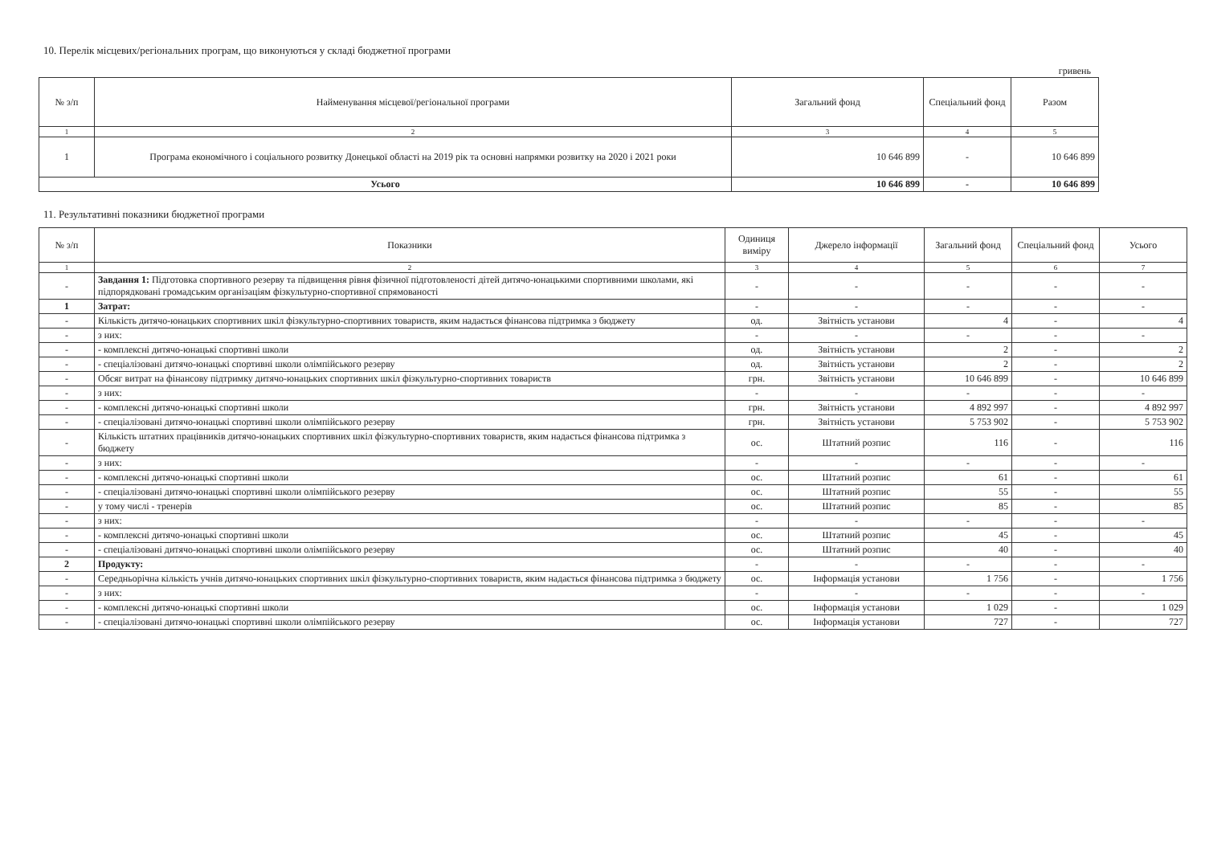10. Перелік місцевих/регіональних програм, що виконуються у складі бюджетної програми
гривень
| № з/п | Найменування місцевої/регіональної програми | Загальний фонд | Спеціальний фонд | Разом |
| --- | --- | --- | --- | --- |
| 1 | 2 | 3 | 4 | 5 |
| 1 | Програма економічного і соціального розвитку Донецької області на 2019 рік та основні напрямки розвитку на 2020 і 2021 роки | 10 646 899 | - | 10 646 899 |
| Усього | | 10 646 899 | - | 10 646 899 |
11. Результативні показники бюджетної програми
| № з/п | Показники | Одиниця виміру | Джерело інформації | Загальний фонд | Спеціальний фонд | Усього |
| --- | --- | --- | --- | --- | --- | --- |
| 1 | 2 | 3 | 4 | 5 | 6 | 7 |
| - | Завдання 1: Підготовка спортивного резерву та підвищення рівня фізичної підготовленості дітей дитячо-юнацькими спортивними школами, які підпорядковані громадським організаціям фізкультурно-спортивної спрямованості | - | - | - | - | - |
| 1 | Затрат: | - | - | - | - | - |
| - | Кількість дитячо-юнацьких спортивних шкіл фізкультурно-спортивних товариств, яким надається фінансова підтримка з бюджету | од. | Звітність установи | 4 | - | 4 |
| - | з них: | - | - | - | - | - |
| - | - комплексні дитячо-юнацькі спортивні школи | од. | Звітність установи | 2 | - | 2 |
| - | - спеціалізовані дитячо-юнацькі спортивні школи олімпійського резерву | од. | Звітність установи | 2 | - | 2 |
| - | Обсяг витрат на фінансову підтримку дитячо-юнацьких спортивних шкіл фізкультурно-спортивних товариств | грн. | Звітність установи | 10 646 899 | - | 10 646 899 |
| - | з них: | - | - | - | - | - |
| - | - комплексні дитячо-юнацькі спортивні школи | грн. | Звітність установи | 4 892 997 | - | 4 892 997 |
| - | - спеціалізовані дитячо-юнацькі спортивні школи олімпійського резерву | грн. | Звітність установи | 5 753 902 | - | 5 753 902 |
| - | Кількість штатних працівників дитячо-юнацьких спортивних шкіл фізкультурно-спортивних товариств, яким надається фінансова підтримка з бюджету | ос. | Штатний розпис | 116 | - | 116 |
| - | з них: | - | - | - | - | - |
| - | - комплексні дитячо-юнацькі спортивні школи | ос. | Штатний розпис | 61 | - | 61 |
| - | - спеціалізовані дитячо-юнацькі спортивні школи олімпійського резерву | ос. | Штатний розпис | 55 | - | 55 |
| - | у тому числі - тренерів | ос. | Штатний розпис | 85 | - | 85 |
| - | з них: | - | - | - | - | - |
| - | - комплексні дитячо-юнацькі спортивні школи | ос. | Штатний розпис | 45 | - | 45 |
| - | - спеціалізовані дитячо-юнацькі спортивні школи олімпійського резерву | ос. | Штатний розпис | 40 | - | 40 |
| 2 | Продукту: | - | - | - | - | - |
| - | Середньорічна кількість учнів дитячо-юнацьких спортивних шкіл фізкультурно-спортивних товариств, яким надається фінансова підтримка з бюджету | ос. | Інформація установи | 1 756 | - | 1 756 |
| - | з них: | - | - | - | - | - |
| - | - комплексні дитячо-юнацькі спортивні школи | ос. | Інформація установи | 1 029 | - | 1 029 |
| - | - спеціалізовані дитячо-юнацькі спортивні школи олімпійського резерву | ос. | Інформація установи | 727 | - | 727 |